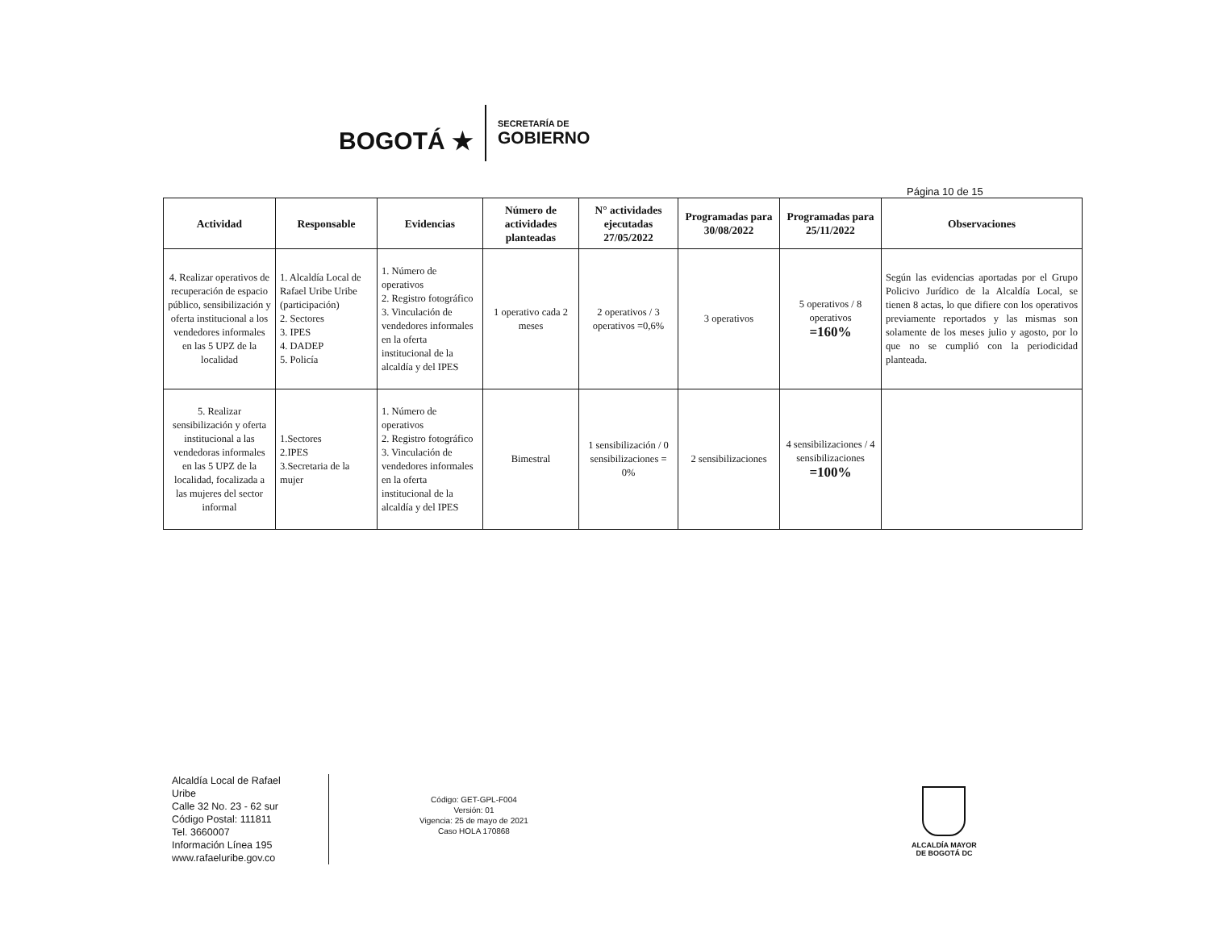BOGOTÁ ★
SECRETARÍA DE
GOBIERNO
Página 10 de 15
| Actividad | Responsable | Evidencias | Número de actividades planteadas | N° actividades ejecutadas 27/05/2022 | Programadas para 30/08/2022 | Programadas para 25/11/2022 | Observaciones |
| --- | --- | --- | --- | --- | --- | --- | --- |
| 4. Realizar operativos de recuperación de espacio público, sensibilización y oferta institucional a los vendedores informales en las 5 UPZ de la localidad | 1. Alcaldía Local de Rafael Uribe Uribe (participación) 2. Sectores 3. IPES 4. DADEP 5. Policía | 1. Número de operativos 2. Registro fotográfico 3. Vinculación de vendedores informales en la oferta institucional de la alcaldía y del IPES | 1 operativo cada 2 meses | 2 operativos / 3 operativos =0,6% | 3 operativos | 5 operativos / 8 operativos =160% | Según las evidencias aportadas por el Grupo Policivo Jurídico de la Alcaldía Local, se tienen 8 actas, lo que difiere con los operativos previamente reportados y las mismas son solamente de los meses julio y agosto, por lo que no se cumplió con la periodicidad planteada. |
| 5. Realizar sensibilización y oferta institucional a las vendedoras informales en las 5 UPZ de la localidad, focalizada a las mujeres del sector informal | 1.Sectores 2.IPES 3.Secretaria de la mujer | 1. Número de operativos 2. Registro fotográfico 3. Vinculación de vendedores informales en la oferta institucional de la alcaldía y del IPES | Bimestral | 1 sensibilización / 0 sensibilizaciones = 0% | 2 sensibilizaciones | 4 sensibilizaciones / 4 sensibilizaciones =100% | |
Alcaldía Local de Rafael Uribe
Calle 32 No. 23 - 62 sur
Código Postal: 111811
Tel. 3660007
Información Línea 195
www.rafaeluribe.gov.co
Código: GET-GPL-F004
Versión: 01
Vigencia: 25 de mayo de 2021
Caso HOLA 170868
ALCALDÍA MAYOR
DE BOGOTÁ DC